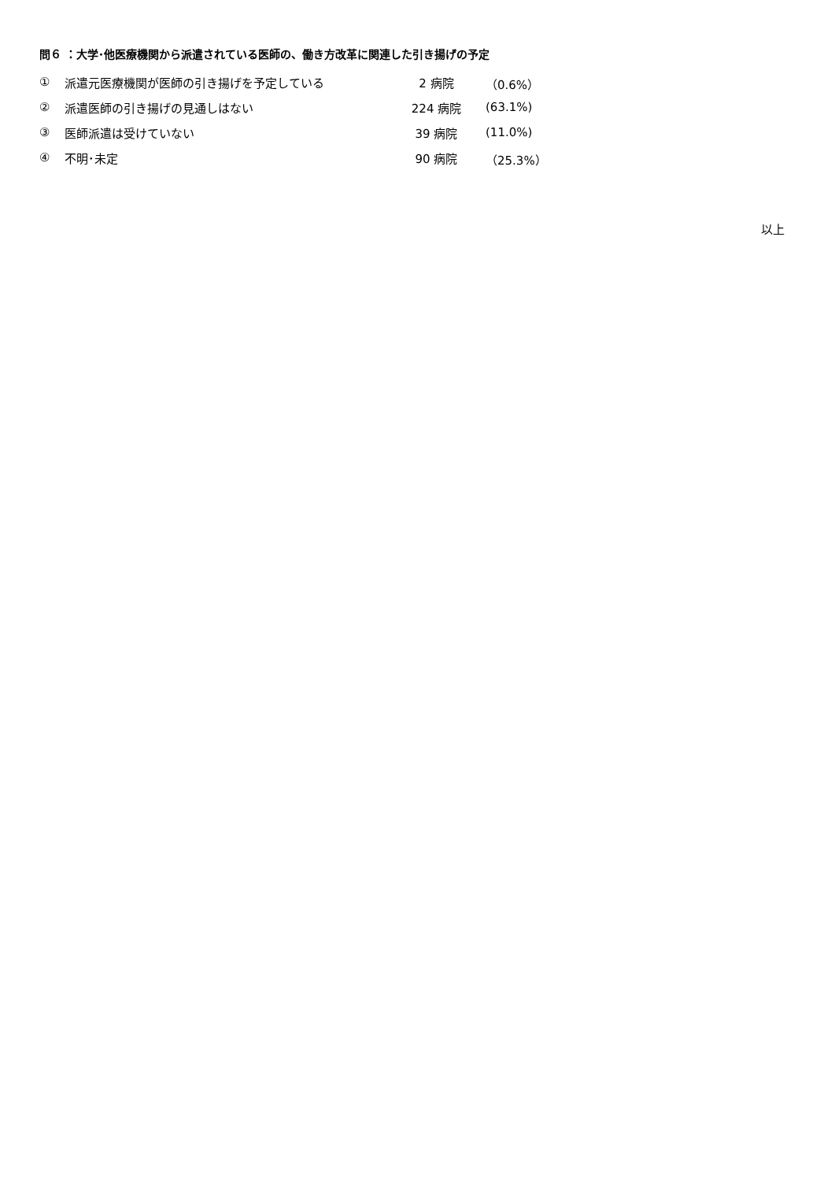問６ ：大学･他医療機関から派遣されている医師の、働き方改革に関連した引き揚げの予定
| ① | 派遣元医療機関が医師の引き揚げを予定している | 2 病院 | （0.6%） |
| ② | 派遣医師の引き揚げの見通しはない | 224 病院 | (63.1%) |
| ③ | 医師派遣は受けていない | 39 病院 | (11.0%) |
| ④ | 不明･未定 | 90 病院 | （25.3%） |
以上